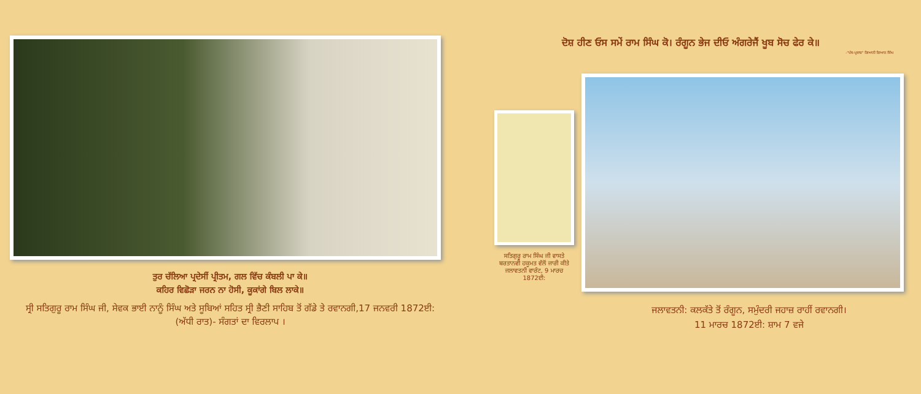ਤੁਰ ਚੱਲਿਆ ਪ੍ਰਦੇਸੀਂ ਪ੍ਰੀਤਮ, ਗਲ ਵਿੱਚ ਕੰਬਲੀ ਪਾ ਕੇ॥
ਕਹਿਰ ਵਿਛੋੜਾ ਜਰਨ ਨਾ ਹੋਸੀ, ਕੂਕਾਂਗੇ ਬਿਲ ਲਾਕੇ॥
ਸ੍ਰੀ ਸਤਿਗੁਰੂ ਰਾਮ ਸਿੰਘ ਜੀ, ਸੇਵਕ ਭਾਈ ਨਾਨੂੰ ਸਿੰਘ ਅਤੇ ਸੂਬਿਆਂ ਸਹਿਤ ਸ੍ਰੀ ਭੈਣੀ ਸਾਹਿਬ ਤੋਂ ਗੱਡੇ ਤੇ ਰਵਾਨਗੀ,17 ਜਨਵਰੀ 1872ਈ: (ਅੱਧੀ ਰਾਤ)- ਸੰਗਤਾਂ ਦਾ ਵਿਰਲਾਪ ।
ਦੋਸ਼ ਹੀਣ ਓਸ ਸਮੇਂ ਰਾਮ ਸਿੰਘ ਕੋ। ਰੰਗੂਨ ਭੇਜ ਦੀਓ ਅੰਗਰੇਜੈਂ ਖੂਬ ਸੋਚ ਫੇਰ ਕੇ॥
-"ਪੰਥ-ਪ੍ਰਕਾਸ਼" ਗਿਆਨੀ ਗਿਆਨ ਸਿੰਘ
ਸਤਿਗੁਰੂ ਰਾਮ ਸਿੰਘ ਜੀ ਵਾਸਤੇ ਬਰਤਾਨਵੀ ਹਕੂਮਤ ਵੱਲੋਂ ਜਾਰੀ ਕੀਤੇ ਜਲਾਵਤਨੀ ਵਾਰੰਟ, 9 ਮਾਰਚ 1872ਈ:
ਜਲਾਵਤਨੀ: ਕਲਕੱਤੇ ਤੋਂ ਰੰਗੂਨ, ਸਮੁੰਦਰੀ ਜਹਾਜ਼ ਰਾਹੀਂ ਰਵਾਨਗੀ।
11 ਮਾਰਚ 1872ਈ: ਸ਼ਾਮ 7 ਵਜੇ